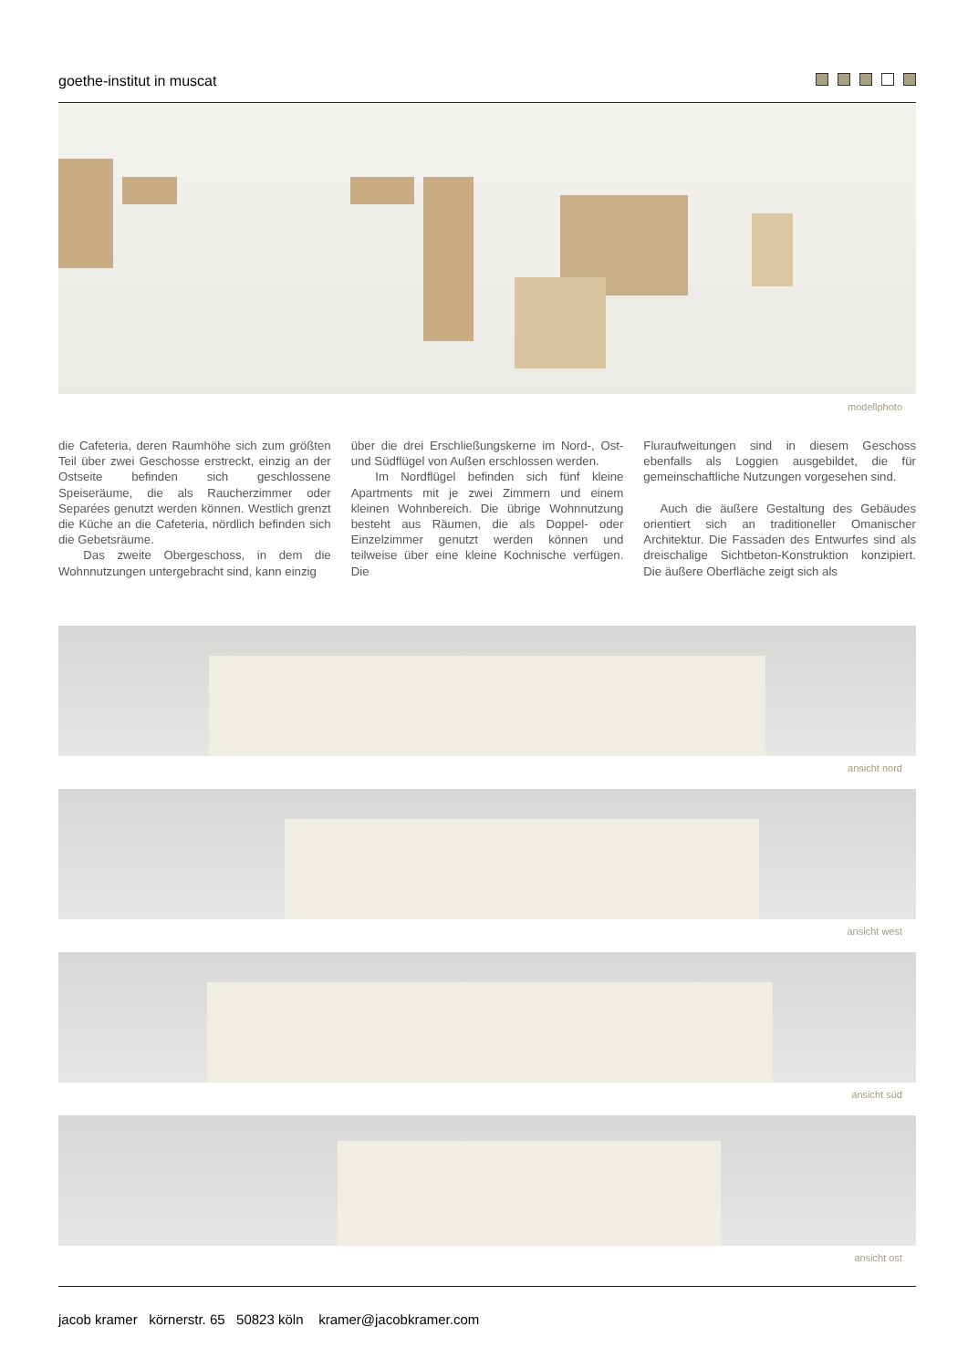goethe-institut in muscat
modellphoto
die Cafeteria, deren Raumhöhe sich zum größten Teil über zwei Geschosse erstreckt, einzig an der Ostseite befinden sich geschlossene Speiseräume, die als Raucherzimmer oder Separées genutzt werden können. Westlich grenzt die Küche an die Cafeteria, nördlich befinden sich die Gebetsräume.
Das zweite Obergeschoss, in dem die Wohnnutzungen untergebracht sind, kann einzig
über die drei Erschließungskerne im Nord-, Ost- und Südflügel von Außen erschlossen werden.
Im Nordflügel befinden sich fünf kleine Apartments mit je zwei Zimmern und einem kleinen Wohnbereich. Die übrige Wohnnutzung besteht aus Räumen, die als Doppel- oder Einzelzimmer genutzt werden können und teilweise über eine kleine Kochnische verfügen. Die
Fluraufweitungen sind in diesem Geschoss ebenfalls als Loggien ausgebildet, die für gemeinschaftliche Nutzungen vorgesehen sind.
Auch die äußere Gestaltung des Gebäudes orientiert sich an traditioneller Omanischer Architektur. Die Fassaden des Entwurfes sind als dreischalige Sichtbeton-Konstruktion konzipiert. Die äußere Oberfläche zeigt sich als
ansicht nord
ansicht west
ansicht süd
ansicht ost
jacob kramer körnerstr. 65 50823 köln kramer@jacobkramer.com